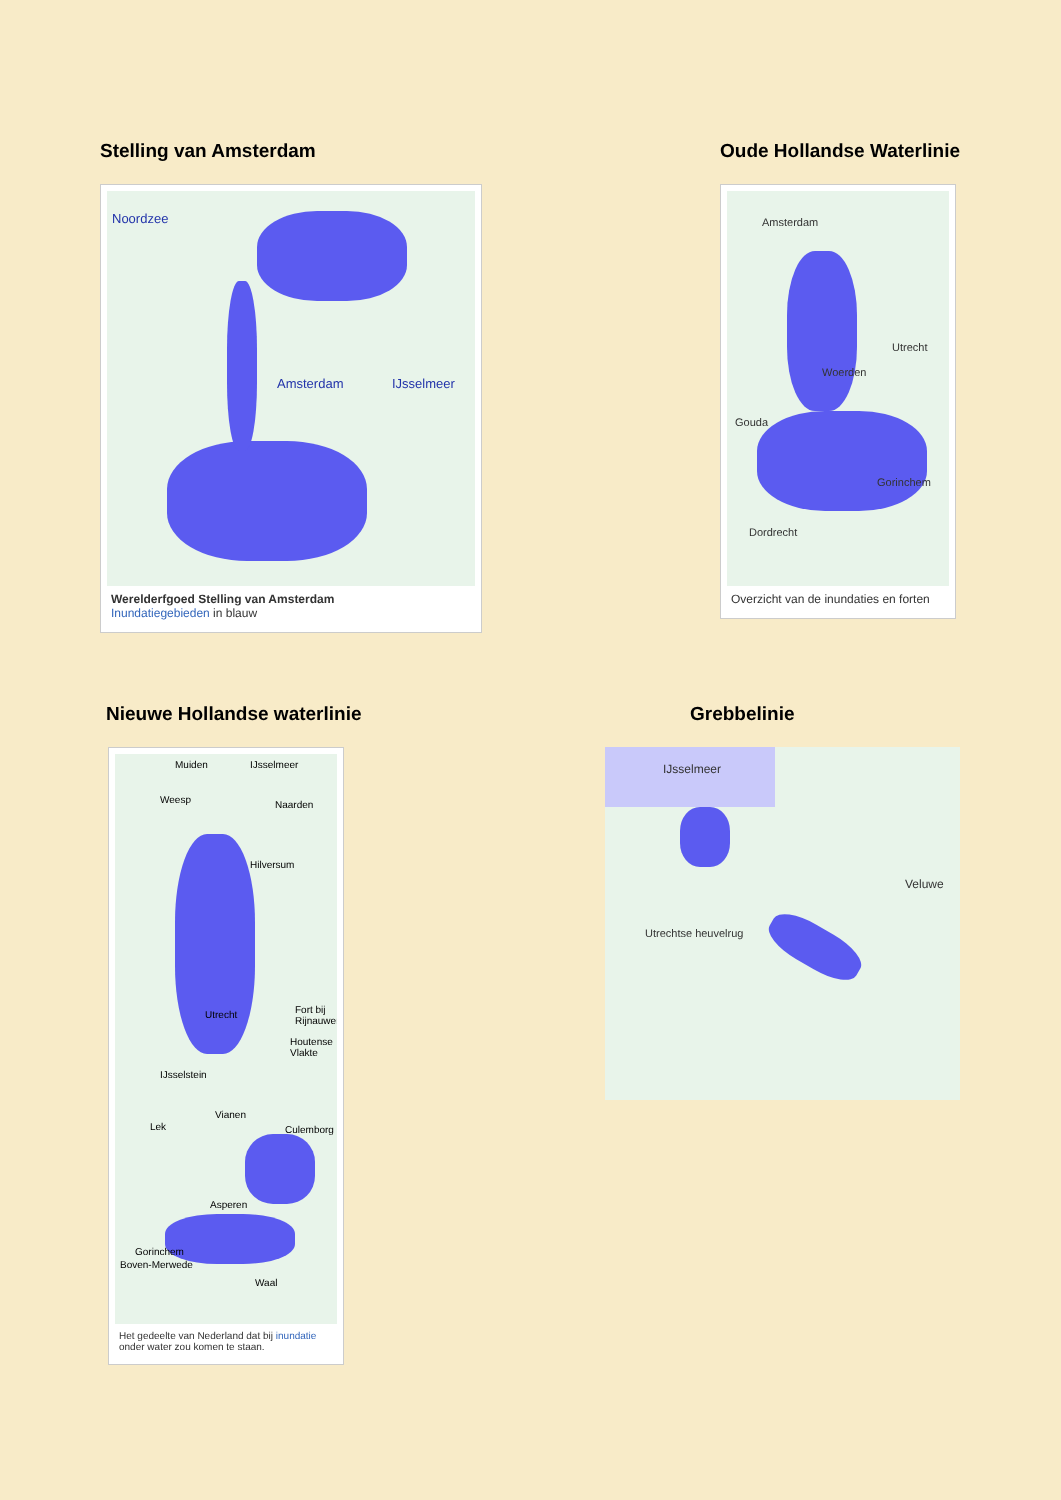Stelling van Amsterdam
Noordzee
Amsterdam IJsselmeer
Werelderfgoed Stelling van Amsterdam
Inundatiegebieden in blauw
Oude Hollandse Waterlinie
Amsterdam
Utrecht
Woerden
Gouda
Gorinchem
Dordrecht
Overzicht van de inundaties en forten
Nieuwe Hollandse waterlinie
Muiden IJsselmeer
Weesp Naarden
Hilversum
Utrecht Fort bij Rijnauwen
Houtense Vlakte
IJsselstein
Vianen
Lek Culemborg
Asperen
Gorinchem
Boven-Merwede
Waal
Het gedeelte van Nederland dat bij inundatie onder water zou komen te staan.
Grebbelinie
IJsselmeer
Veluwe
Utrechtse heuvelrug